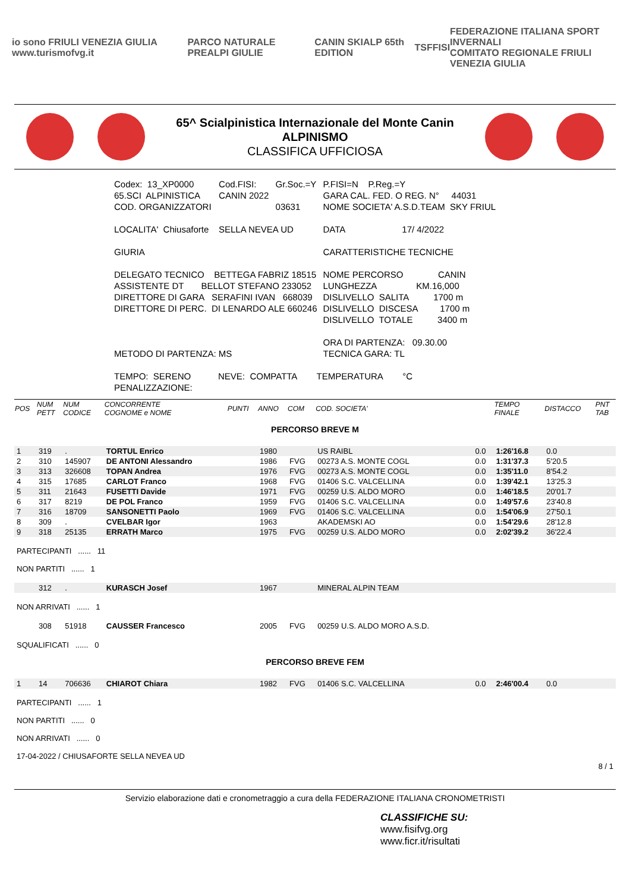io sono FRIULI VENEZIA GIULIA www.turismofvg.it
PARCO NATURALE PREALPI GIULIE CANIN SKIALP 65th EDITION TSF FISI
FEDERAZIONE ITALIANA SPORT INVERNALI
COMITATO REGIONALE FRIULI VENEZIA GIULIA
65^ Scialpinistica Internazionale del Monte Canin
ALPINISMO
CLASSIFICA UFFICIOSA
| Codex: 13_XP0000 | Cod.FISI: | Gr.Soc.=Y | P.FISI=N P.Reg.=Y |
| 65.SCI ALPINISTICA | CANIN 2022 | | GARA CAL. FED. O REG. N° 44031 |
| COD. ORGANIZZATORI | | 03631 | NOME SOCIETA' A.S.D.TEAM SKY FRIUL |
| LOCALITA' Chiusaforte SELLA NEVEA UD | | | DATA 17/ 4/2022 |
| GIURIA | | | CARATTERISTICHE TECNICHE |
| DELEGATO TECNICO BETTEGA FABRIZ 18515 ASSISTENTE DT BELLOT STEFANO 233052 DIRETTORE DI GARA SERAFINI IVAN 668039 DIRETTORE DI PERC. DI LENARDO ALE 660246 | | | NOME PERCORSO CANIN LUNGHEZZA KM.16,000 DISLIVELLO SALITA 1700 m DISLIVELLO DISCESA 1700 m DISLIVELLO TOTALE 3400 m |
| METODO DI PARTENZA: MS | | | ORA DI PARTENZA: 09.30.00 TECNICA GARA: TL |
| TEMPO: SERENO NEVE: COMPATTA TEMPERATURA °C PENALIZZAZIONE: | | | |
| POS | NUM PETT | NUM CODICE | CONCORRENTE COGNOME e NOME | PUNTI | ANNO | COM | COD. SOCIETA' | | TEMPO FINALE | DISTACCO | PNT TAB |
| --- | --- | --- | --- | --- | --- | --- | --- | --- | --- | --- | --- |
| PERCORSO BREVE M | | | | | | | | | | | |
| 1 | 319 | . | TORTUL Enrico | | 1980 | | US RAIBL | 0.0 | 1:26'16.8 | 0.0 | |
| 2 | 310 | 145907 | DE ANTONI Alessandro | | 1986 | FVG | 00273 A.S. MONTE COGL | 0.0 | 1:31'37.3 | 5'20.5 | |
| 3 | 313 | 326608 | TOPAN Andrea | | 1976 | FVG | 00273 A.S. MONTE COGL | 0.0 | 1:35'11.0 | 8'54.2 | |
| 4 | 315 | 17685 | CARLOT Franco | | 1968 | FVG | 01406 S.C. VALCELLINA | 0.0 | 1:39'42.1 | 13'25.3 | |
| 5 | 311 | 21643 | FUSETTI Davide | | 1971 | FVG | 00259 U.S. ALDO MORO | 0.0 | 1:46'18.5 | 20'01.7 | |
| 6 | 317 | 8219 | DE POL Franco | | 1959 | FVG | 01406 S.C. VALCELLINA | 0.0 | 1:49'57.6 | 23'40.8 | |
| 7 | 316 | 18709 | SANSONETTI Paolo | | 1969 | FVG | 01406 S.C. VALCELLINA | 0.0 | 1:54'06.9 | 27'50.1 | |
| 8 | 309 | . | CVELBAR Igor | | 1963 | | AKADEMSKI AO | 0.0 | 1:54'29.6 | 28'12.8 | |
| 9 | 318 | 25135 | ERRATH Marco | | 1975 | FVG | 00259 U.S. ALDO MORO | 0.0 | 2:02'39.2 | 36'22.4 | |
| PARTECIPANTI ...... 11 NON PARTITI ...... 1 | | | | | | | | | | | |
| | 312 | . | KURASCH Josef | | 1967 | | MINERAL ALPIN TEAM | | | | |
| NON ARRIVATI ...... 1 | | | | | | | | | | | |
| | 308 | 51918 | CAUSSER Francesco | | 2005 | FVG | 00259 U.S. ALDO MORO A.S.D. | | | | |
| SQUALIFICATI ...... 0 | | | | | | | | | | | |
| PERCORSO BREVE FEM | | | | | | | | | | | |
| 1 | 14 | 706636 | CHIAROT Chiara | | 1982 | FVG | 01406 S.C. VALCELLINA | 0.0 | 2:46'00.4 | 0.0 | |
| PARTECIPANTI ...... 1 NON PARTITI ...... 0 NON ARRIVATI ...... 0 17-04-2022 / CHIUSAFORTE SELLA NEVEA UD | | | | | | | | | | | |
| 8 / 1 | | | | | | | | | | | |
Servizio elaborazione dati e cronometraggio a cura della FEDERAZIONE ITALIANA CRONOMETRISTI
CLASSIFICHE SU:
www.fisifvg.org
www.ficr.it/risultati